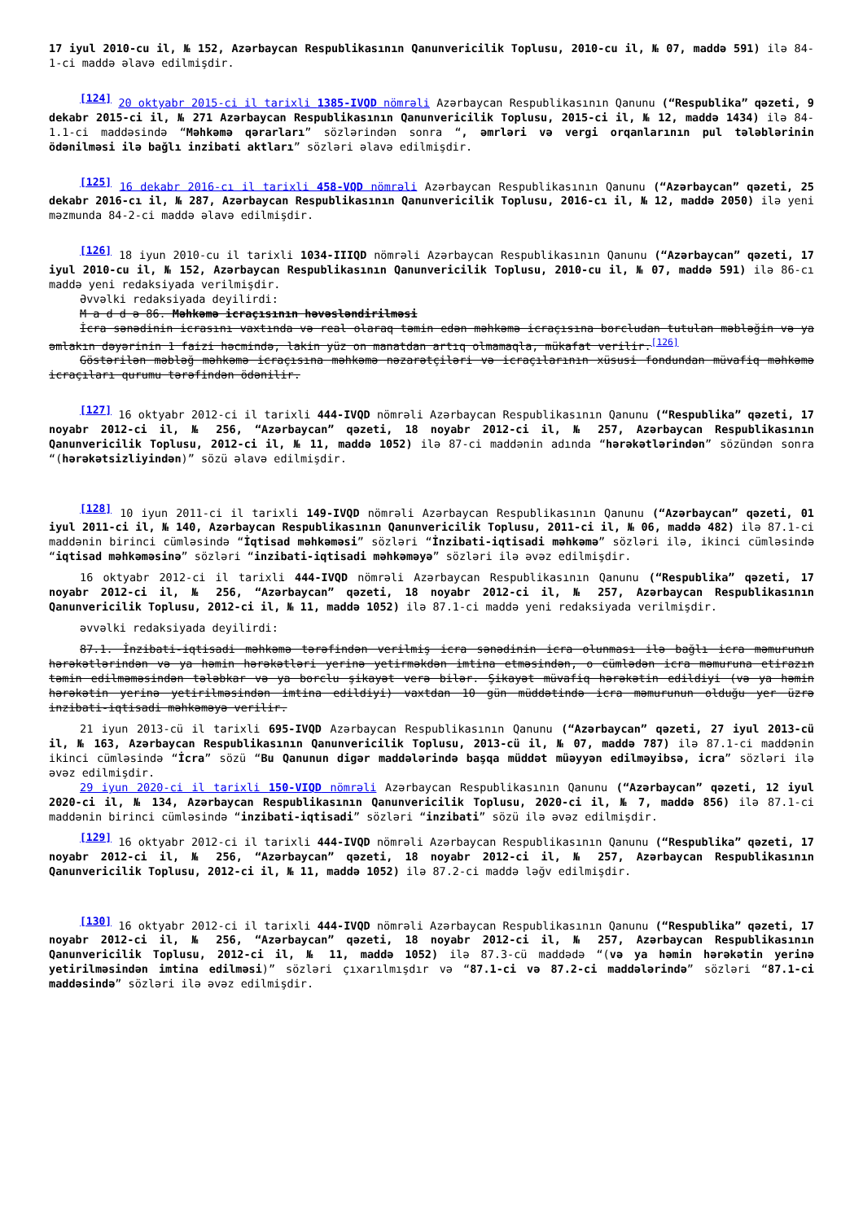17 iyul 2010-cu il, № 152, Azərbaycan Respublikasının Qanunvericilik Toplusu, 2010-cu il, № 07, maddə 591) ilə 84-1-ci maddə əlavə edilmişdir.
[124] 20 oktyabr 2015-ci il tarixli 1385-IVQD nömrəli Azərbaycan Respublikasının Qanunu (“Respublika” qəzeti, 9 dekabr 2015-ci il, № 271 Azərbaycan Respublikasının Qanunvericilik Toplusu, 2015-ci il, № 12, maddə 1434) ilə 84-1.1-ci maddəsində “Məhkəmə qərarları” sözlərindən sonra “, əmrləri və vergi orqanlarının pul tələblərinin ödənilməsi ilə bağlı inzibati aktları” sözləri əlavə edilmişdir.
[125] 16 dekabr 2016-cı il tarixli 458-VQD nömrəli Azərbaycan Respublikasının Qanunu (“Azərbaycan” qəzeti, 25 dekabr 2016-cı il, № 287, Azərbaycan Respublikasının Qanunvericilik Toplusu, 2016-cı il, № 12, maddə 2050) ilə yeni məzmunda 84-2-ci maddə əlavə edilmişdir.
[126] 18 iyun 2010-cu il tarixli 1034-IIIQD nömrəli Azərbaycan Respublikasının Qanunu (“Azərbaycan” qəzeti, 17 iyul 2010-cu il, № 152, Azərbaycan Respublikasının Qanunvericilik Toplusu, 2010-cu il, № 07, maddə 591) ilə 86-cı maddə yeni redaksiyada verilmişdir.
Əvvəlki redaksiyada deyilirdi:
M a d d ə 86. Məhkəmə icraçısının həvəsləndirilməsi
İcra sənədinin icrasını vaxtında və real olaraq təmin edən məhkəmə icraçısına borcludan tutulan məbləğin və ya əmlakın dəyərinin 1 faizi həcmində, lakin yüz on manatdan artıq olmamaqla, mükafat verilir.<sup>[126]</sup>
Göstərilən məbləğ məhkəmə icraçısına məhkəmə nəzarətçiləri və icraçılarının xüsusi fondundan müvafiq məhkəmə icraçıları qurumu tərəfindən ödənilir.
[127] 16 oktyabr 2012-ci il tarixli 444-IVQD nömrəli Azərbaycan Respublikasının Qanunu (“Respublika” qəzeti, 17 noyabr 2012-ci il, № 256, “Azərbaycan” qəzeti, 18 noyabr 2012-ci il, № 257, Azərbaycan Respublikasının Qanunvericilik Toplusu, 2012-ci il, № 11, maddə 1052) ilə 87-ci maddənin adında “hərəkətlərindən” sözündən sonra “(hərəkətsizliyindən)” sözü əlavə edilmişdir.
[128] 10 iyun 2011-ci il tarixli 149-IVQD nömrəli Azərbaycan Respublikasının Qanunu (“Azərbaycan” qəzeti, 01 iyul 2011-ci il, № 140, Azərbaycan Respublikasının Qanunvericilik Toplusu, 2011-ci il, № 06, maddə 482) ilə 87.1-ci maddənin birinci cümləsində “İqtisad məhkəməsi” sözləri “İnzibati-iqtisadi məhkəmə” sözləri ilə, ikinci cümləsində “iqtisad məhkəməsinə” sözləri “inzibati-iqtisadi məhkəməyə” sözləri ilə əvəz edilmişdir.
16 oktyabr 2012-ci il tarixli 444-IVQD nömrəli Azərbaycan Respublikasının Qanunu (“Respublika” qəzeti, 17 noyabr 2012-ci il, № 256, “Azərbaycan” qəzeti, 18 noyabr 2012-ci il, № 257, Azərbaycan Respublikasının Qanunvericilik Toplusu, 2012-ci il, № 11, maddə 1052) ilə 87.1-ci maddə yeni redaksiyada verilmişdir.
əvvəlki redaksiyada deyilirdi:
87.1. İnzibati-iqtisadi məhkəmə tərəfindən verilmiş icra sənədinin icra olunması ilə bağlı icra məmurunun hərəkətlərindən və ya həmin hərəkətləri yerinə yetirməkdən imtina etməsindən, o cümlədən icra məmuruna etirazın təmin edilməməsindən tələbkar və ya borclu şikayət verə bilər. Şikayət müvafiq hərəkətin edildiyi (və ya həmin hərəkətin yerinə yetirilməsindən imtina edildiyi) vaxtdan 10 gün müddətində icra məmurunun olduğu yer üzrə inzibati-iqtisadi məhkəməyə verilir.
21 iyun 2013-cü il tarixli 695-IVQD Azərbaycan Respublikasının Qanunu (“Azərbaycan” qəzeti, 27 iyul 2013-cü il, № 163, Azərbaycan Respublikasının Qanunvericilik Toplusu, 2013-cü il, № 07, maddə 787) ilə 87.1-ci maddənin ikinci cümləsində “İcra” sözü “Bu Qanunun digər maddələrində başqa müddət müəyyən edilməyibsə, icra” sözləri ilə əvəz edilmişdir.
29 iyun 2020-ci il tarixli 150-VIQD nömrəli Azərbaycan Respublikasının Qanunu (“Azərbaycan” qəzeti, 12 iyul 2020-ci il, № 134, Azərbaycan Respublikasının Qanunvericilik Toplusu, 2020-ci il, № 7, maddə 856) ilə 87.1-ci maddənin birinci cümləsində “inzibati-iqtisadi” sözləri “inzibati” sözü ilə əvəz edilmişdir.
[129] 16 oktyabr 2012-ci il tarixli 444-IVQD nömrəli Azərbaycan Respublikasının Qanunu (“Respublika” qəzeti, 17 noyabr 2012-ci il, № 256, “Azərbaycan” qəzeti, 18 noyabr 2012-ci il, № 257, Azərbaycan Respublikasının Qanunvericilik Toplusu, 2012-ci il, № 11, maddə 1052) ilə 87.2-ci maddə ləğv edilmişdir.
[130] 16 oktyabr 2012-ci il tarixli 444-IVQD nömrəli Azərbaycan Respublikasının Qanunu (“Respublika” qəzeti, 17 noyabr 2012-ci il, № 256, “Azərbaycan” qəzeti, 18 noyabr 2012-ci il, № 257, Azərbaycan Respublikasının Qanunvericilik Toplusu, 2012-ci il, № 11, maddə 1052) ilə 87.3-cü maddədə “(və ya həmin hərəkətin yerinə yetirilməsindən imtina edilməsi)” sözləri çıxarılmışdır və “87.1-ci və 87.2-ci maddələrində” sözləri “87.1-ci maddəsində” sözləri ilə əvəz edilmişdir.